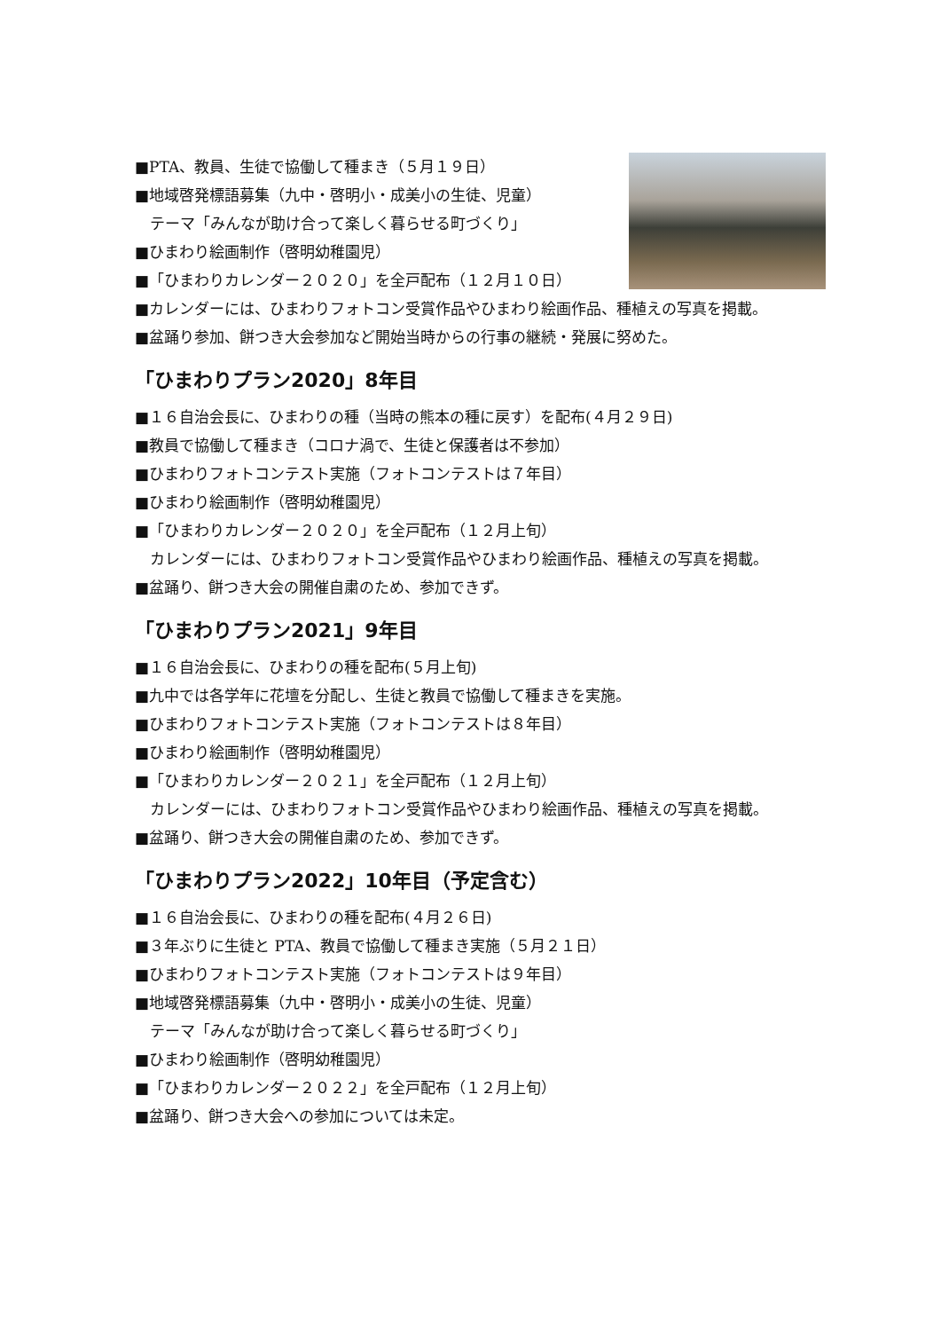■PTA、教員、生徒で協働して種まき（５月１９日）
■地域啓発標語募集（九中・啓明小・成美小の生徒、児童）
テーマ「みんなが助け合って楽しく暮らせる町づくり」
■ひまわり絵画制作（啓明幼稚園児）
■「ひまわりカレンダー２０２０」を全戸配布（１２月１０日）
■カレンダーには、ひまわりフォトコン受賞作品やひまわり絵画作品、種植えの写真を掲載。
■盆踊り参加、餅つき大会参加など開始当時からの行事の継続・発展に努めた。
「ひまわりプラン2020」8年目
■１６自治会長に、ひまわりの種（当時の熊本の種に戻す）を配布(４月２９日)
■教員で協働して種まき（コロナ渦で、生徒と保護者は不参加）
■ひまわりフォトコンテスト実施（フォトコンテストは７年目）
■ひまわり絵画制作（啓明幼稚園児）
■「ひまわりカレンダー２０２０」を全戸配布（１２月上旬）
カレンダーには、ひまわりフォトコン受賞作品やひまわり絵画作品、種植えの写真を掲載。
■盆踊り、餅つき大会の開催自粛のため、参加できず。
「ひまわりプラン2021」9年目
■１６自治会長に、ひまわりの種を配布(５月上旬)
■九中では各学年に花壇を分配し、生徒と教員で協働して種まきを実施。
■ひまわりフォトコンテスト実施（フォトコンテストは８年目）
■ひまわり絵画制作（啓明幼稚園児）
■「ひまわりカレンダー２０２１」を全戸配布（１２月上旬）
カレンダーには、ひまわりフォトコン受賞作品やひまわり絵画作品、種植えの写真を掲載。
■盆踊り、餅つき大会の開催自粛のため、参加できず。
「ひまわりプラン2022」10年目（予定含む）
■１６自治会長に、ひまわりの種を配布(４月２６日)
■３年ぶりに生徒と PTA、教員で協働して種まき実施（５月２１日）
■ひまわりフォトコンテスト実施（フォトコンテストは９年目）
■地域啓発標語募集（九中・啓明小・成美小の生徒、児童）
テーマ「みんなが助け合って楽しく暮らせる町づくり」
■ひまわり絵画制作（啓明幼稚園児）
■「ひまわりカレンダー２０２２」を全戸配布（１２月上旬）
■盆踊り、餅つき大会への参加については未定。